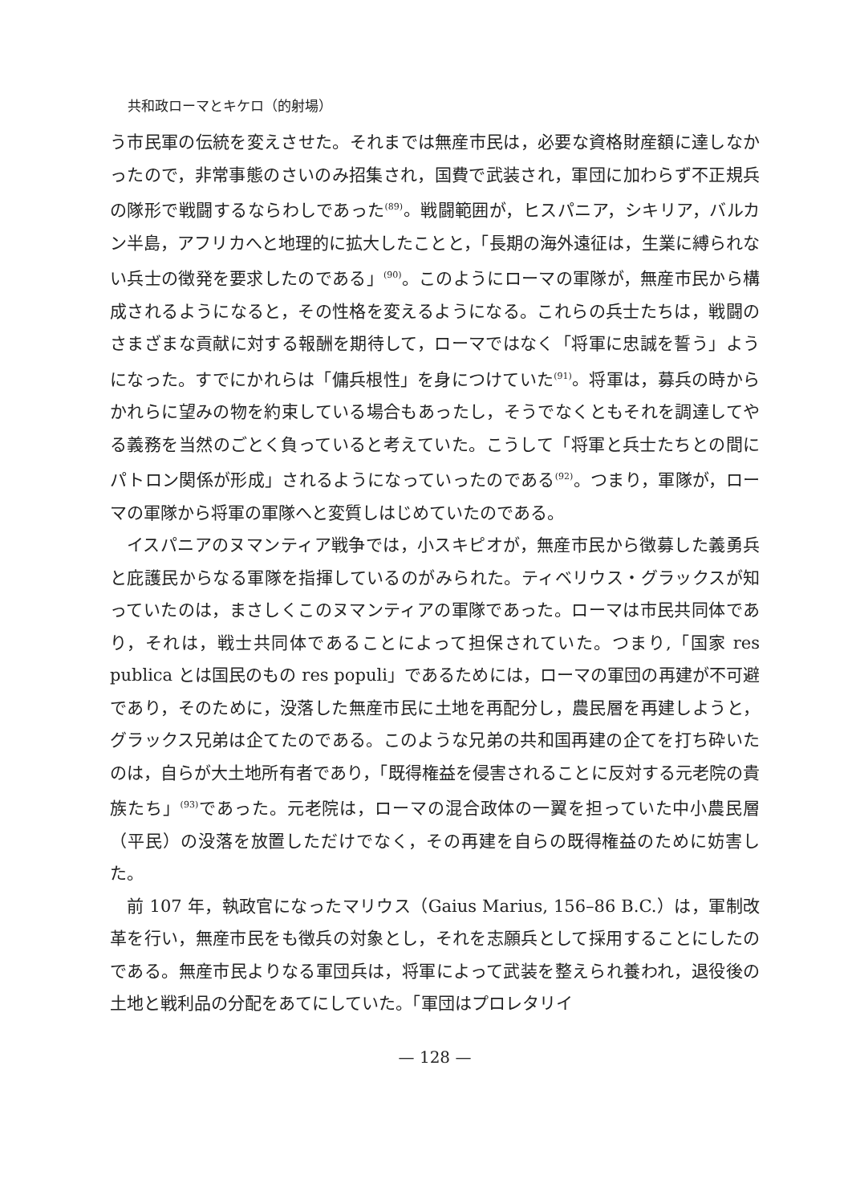共和政ローマとキケロ（的射場）
う市民軍の伝統を変えさせた。それまでは無産市民は，必要な資格財産額に達しなかったので，非常事態のさいのみ招集され，国費で武装され，軍団に加わらず不正規兵の隊形で戦闘するならわしであった<sup>(89)</sup>。戦闘範囲が，ヒスパニア，シキリア，バルカン半島，アフリカへと地理的に拡大したことと，「長期の海外遠征は，生業に縛られない兵士の徴発を要求したのである」<sup>(90)</sup>。このようにローマの軍隊が，無産市民から構成されるようになると，その性格を変えるようになる。これらの兵士たちは，戦闘のさまざまな貢献に対する報酬を期待して，ローマではなく「将軍に忠誠を誓う」ようになった。すでにかれらは「傭兵根性」を身につけていた<sup>(91)</sup>。将軍は，募兵の時からかれらに望みの物を約束している場合もあったし，そうでなくともそれを調達してやる義務を当然のごとく負っていると考えていた。こうして「将軍と兵士たちとの間にパトロン関係が形成」されるようになっていったのである<sup>(92)</sup>。つまり，軍隊が，ローマの軍隊から将軍の軍隊へと変質しはじめていたのである。
イスパニアのヌマンティア戦争では，小スキピオが，無産市民から徴募した義勇兵と庇護民からなる軍隊を指揮しているのがみられた。ティベリウス・グラックスが知っていたのは，まさしくこのヌマンティアの軍隊であった。ローマは市民共同体であり，それは，戦士共同体であることによって担保されていた。つまり,「国家 res publica とは国民のもの res populi」であるためには，ローマの軍団の再建が不可避であり，そのために，没落した無産市民に土地を再配分し，農民層を再建しようと，グラックス兄弟は企てたのである。このような兄弟の共和国再建の企てを打ち砕いたのは，自らが大土地所有者であり，「既得権益を侵害されることに反対する元老院の貴族たち」<sup>(93)</sup>であった。元老院は，ローマの混合政体の一翼を担っていた中小農民層（平民）の没落を放置しただけでなく，その再建を自らの既得権益のために妨害した。
前 107 年，執政官になったマリウス（Gaius Marius, 156–86 B.C.）は，軍制改革を行い，無産市民をも徴兵の対象とし，それを志願兵として採用することにしたのである。無産市民よりなる軍団兵は，将軍によって武装を整えられ養われ，退役後の土地と戦利品の分配をあてにしていた。「軍団はプロレタリイ
— 128 —